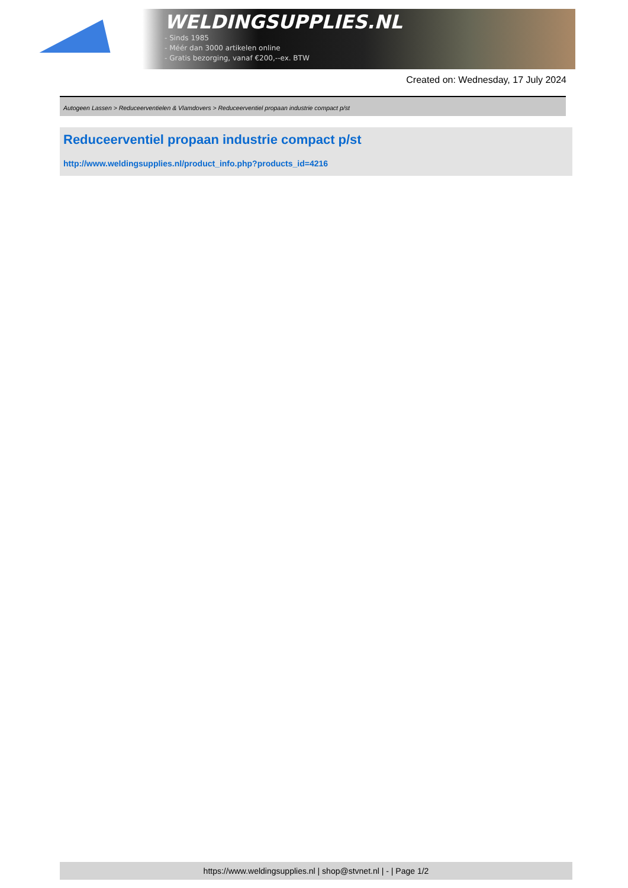WELDINGSUPPLIES.NL
- Sinds 1985
- Méér dan 3000 artikelen online
- Gratis bezorging, vanaf €200,--ex. BTW
Created on: Wednesday, 17 July 2024
Autogeen Lassen > Reduceerventielen & Vlamdovers > Reduceerventiel propaan industrie compact p/st
Reduceerventiel propaan industrie compact p/st
http://www.weldingsupplies.nl/product_info.php?products_id=4216
https://www.weldingsupplies.nl | shop@stvnet.nl | - | Page 1/2